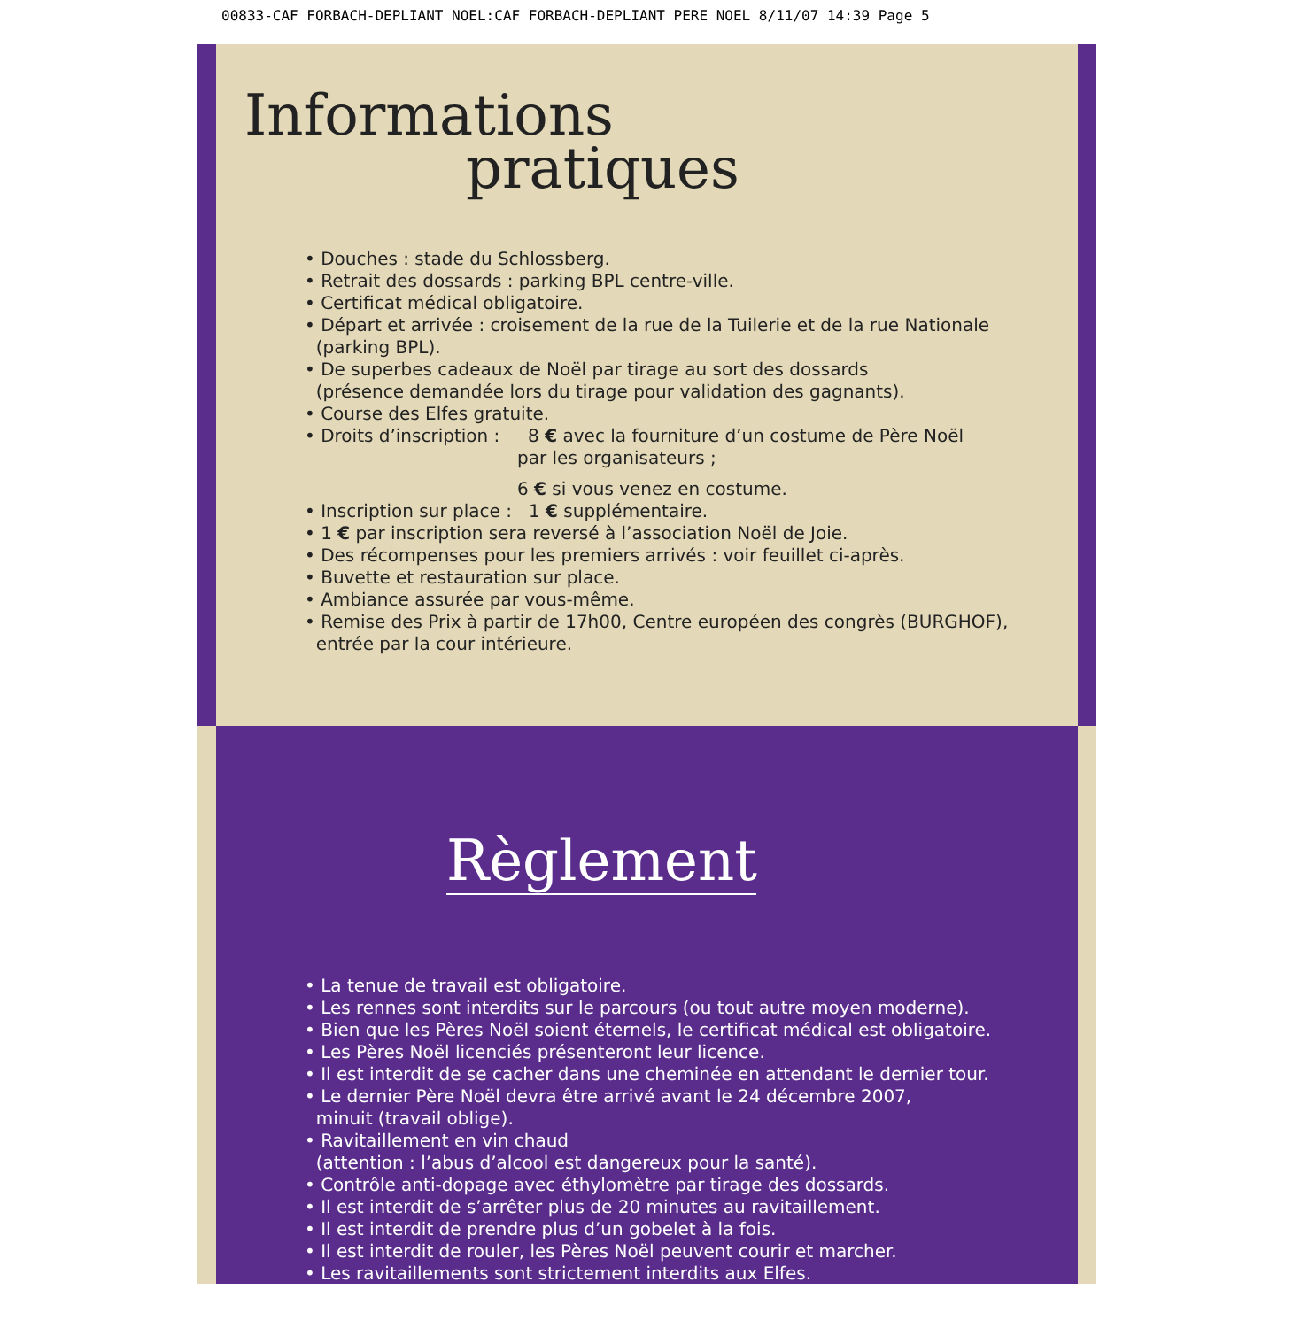00833-CAF FORBACH-DEPLIANT NOEL:CAF FORBACH-DEPLIANT PERE NOEL 8/11/07 14:39 Page 5
Informations
pratiques
• Douches : stade du Schlossberg.
• Retrait des dossards : parking BPL centre-ville.
• Certificat médical obligatoire.
• Départ et arrivée : croisement de la rue de la Tuilerie et de la rue Nationale
(parking BPL).
• De superbes cadeaux de Noël par tirage au sort des dossards
(présence demandée lors du tirage pour validation des gagnants).
• Course des Elfes gratuite.
• Droits d’inscription : 8 € avec la fourniture d’un costume de Père Noël
par les organisateurs ;
6 € si vous venez en costume.
• Inscription sur place : 1 € supplémentaire.
• 1 € par inscription sera reversé à l’association Noël de Joie.
• Des récompenses pour les premiers arrivés : voir feuillet ci-après.
• Buvette et restauration sur place.
• Ambiance assurée par vous-même.
• Remise des Prix à partir de 17h00, Centre européen des congrès (BURGHOF),
entrée par la cour intérieure.
Règlement
• La tenue de travail est obligatoire.
• Les rennes sont interdits sur le parcours (ou tout autre moyen moderne).
• Bien que les Pères Noël soient éternels, le certificat médical est obligatoire.
• Les Pères Noël licenciés présenteront leur licence.
• Il est interdit de se cacher dans une cheminée en attendant le dernier tour.
• Le dernier Père Noël devra être arrivé avant le 24 décembre 2007,
minuit (travail oblige).
• Ravitaillement en vin chaud
(attention : l’abus d’alcool est dangereux pour la santé).
• Contrôle anti-dopage avec éthylomètre par tirage des dossards.
• Il est interdit de s’arrêter plus de 20 minutes au ravitaillement.
• Il est interdit de prendre plus d’un gobelet à la fois.
• Il est interdit de rouler, les Pères Noël peuvent courir et marcher.
• Les ravitaillements sont strictement interdits aux Elfes.